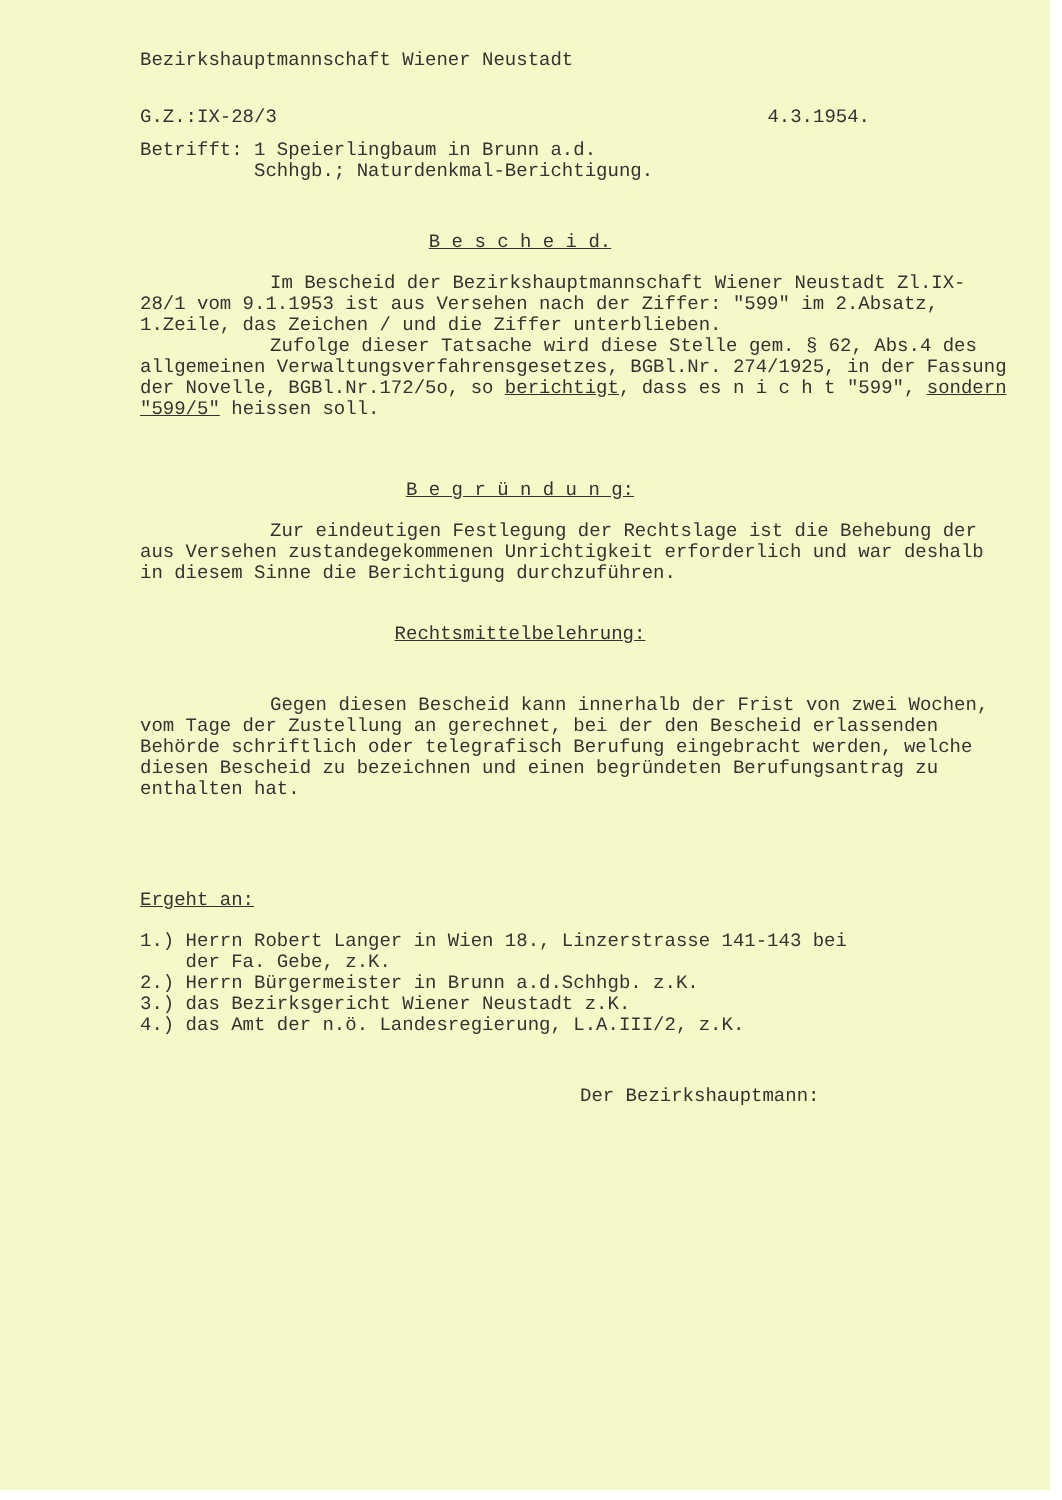Bezirkshauptmannschaft Wiener Neustadt
G.Z.:IX-28/3 4.3.1954.
Betrifft: 1 Speierlingbaum in Brunn a.d.
Schhgb.; Naturdenkmal-Berichtigung.
B e s c h e i d.
Im Bescheid der Bezirkshauptmannschaft Wiener Neustadt Zl.IX-28/1 vom 9.1.1953 ist aus Versehen nach der Ziffer: "599" im 2.Absatz, 1.Zeile, das Zeichen / und die Ziffer unterblieben.
Zufolge dieser Tatsache wird diese Stelle gem. § 62, Abs.4 des allgemeinen Verwaltungsverfahrensgesetzes, BGBl.Nr. 274/1925, in der Fassung der Novelle, BGBl.Nr.172/5o, so berichtigt, dass es n i c h t "599", sondern "599/5" heissen soll.
B e g r ü n d u n g:
Zur eindeutigen Festlegung der Rechtslage ist die Behebung der aus Versehen zustandegekommenen Unrichtigkeit erforderlich und war deshalb in diesem Sinne die Berichtigung durchzuführen.
Rechtsmittelbelehrung:
Gegen diesen Bescheid kann innerhalb der Frist von zwei Wochen, vom Tage der Zustellung an gerechnet, bei der den Bescheid erlassenden Behörde schriftlich oder telegrafisch Berufung eingebracht werden, welche diesen Bescheid zu bezeichnen und einen begründeten Berufungsantrag zu enthalten hat.
Ergeht an:
1.) Herrn Robert Langer in Wien 18., Linzerstrasse 141-143 bei
der Fa. Gebe, z.K.
2.) Herrn Bürgermeister in Brunn a.d.Schhgb. z.K.
3.) das Bezirksgericht Wiener Neustadt z.K.
4.) das Amt der n.ö. Landesregierung, L.A.III/2, z.K.
Der Bezirkshauptmann: